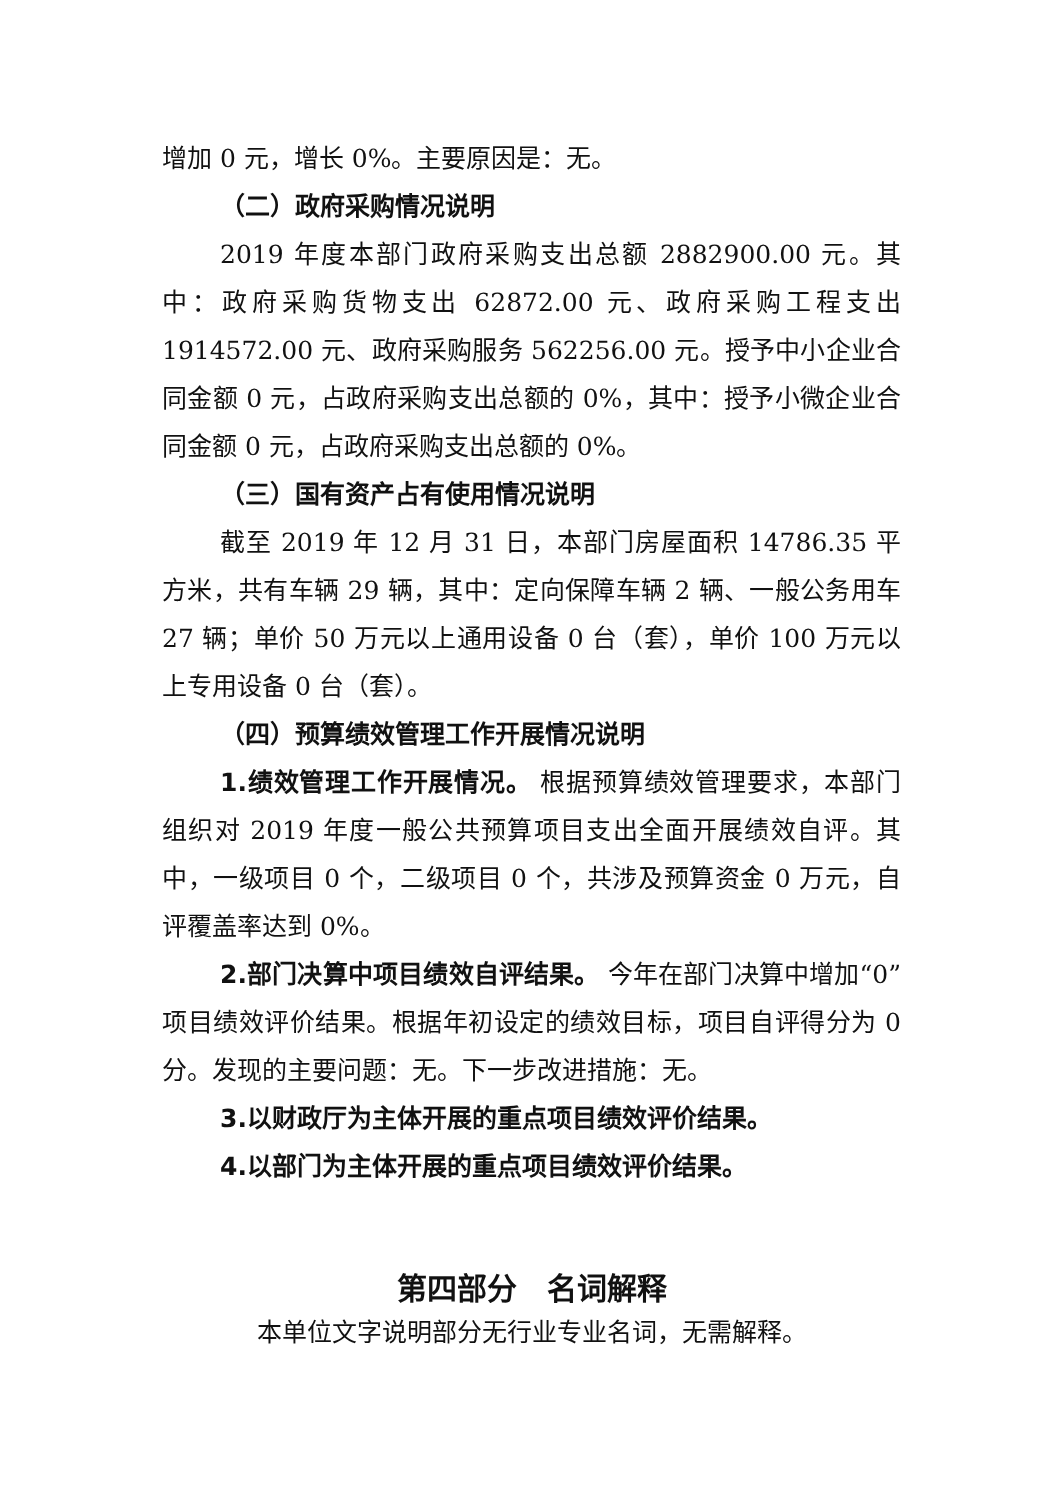增加 0 元，增长 0%。主要原因是：无。
（二）政府采购情况说明
2019 年度本部门政府采购支出总额 2882900.00 元。其中：政府采购货物支出 62872.00 元、政府采购工程支出 1914572.00 元、政府采购服务 562256.00 元。授予中小企业合同金额 0 元，占政府采购支出总额的 0%，其中：授予小微企业合同金额 0 元，占政府采购支出总额的 0%。
（三）国有资产占有使用情况说明
截至 2019 年 12 月 31 日，本部门房屋面积 14786.35 平方米，共有车辆 29 辆，其中：定向保障车辆 2 辆、一般公务用车 27 辆；单价 50 万元以上通用设备 0 台（套），单价 100 万元以上专用设备 0 台（套）。
（四）预算绩效管理工作开展情况说明
1.绩效管理工作开展情况。 根据预算绩效管理要求，本部门组织对 2019 年度一般公共预算项目支出全面开展绩效自评。其中，一级项目 0 个，二级项目 0 个，共涉及预算资金 0 万元，自评覆盖率达到 0%。
2.部门决算中项目绩效自评结果。 今年在部门决算中增加“0”项目绩效评价结果。根据年初设定的绩效目标，项目自评得分为 0 分。发现的主要问题：无。下一步改进措施：无。
3.以财政厅为主体开展的重点项目绩效评价结果。
4.以部门为主体开展的重点项目绩效评价结果。
第四部分　名词解释
本单位文字说明部分无行业专业名词，无需解释。